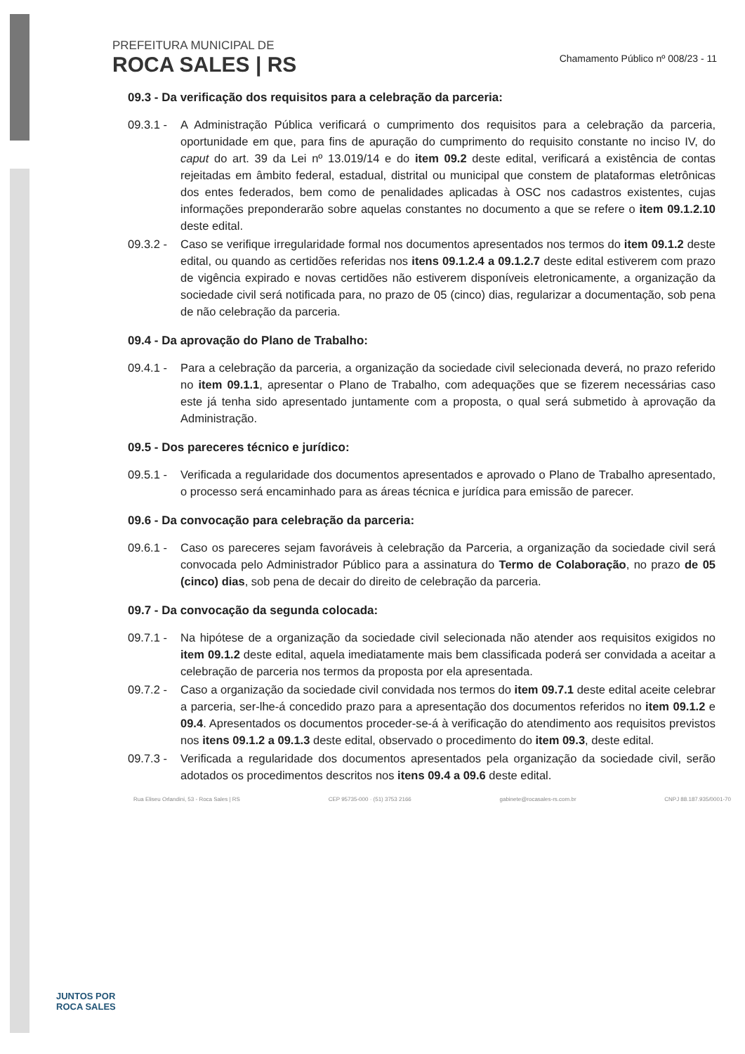PREFEITURA MUNICIPAL DE
ROCA SALES | RS
Chamamento Público nº 008/23 - 11
09.3 - Da verificação dos requisitos para a celebração da parceria:
09.3.1 -
A Administração Pública verificará o cumprimento dos requisitos para a celebração da parceria, oportunidade em que, para fins de apuração do cumprimento do requisito constante no inciso IV, do caput do art. 39 da Lei nº 13.019/14 e do item 09.2 deste edital, verificará a existência de contas rejeitadas em âmbito federal, estadual, distrital ou municipal que constem de plataformas eletrônicas dos entes federados, bem como de penalidades aplicadas à OSC nos cadastros existentes, cujas informações preponderarão sobre aquelas constantes no documento a que se refere o item 09.1.2.10 deste edital.
09.3.2 -
Caso se verifique irregularidade formal nos documentos apresentados nos termos do item 09.1.2 deste edital, ou quando as certidões referidas nos itens 09.1.2.4 a 09.1.2.7 deste edital estiverem com prazo de vigência expirado e novas certidões não estiverem disponíveis eletronicamente, a organização da sociedade civil será notificada para, no prazo de 05 (cinco) dias, regularizar a documentação, sob pena de não celebração da parceria.
09.4 - Da aprovação do Plano de Trabalho:
09.4.1 -
Para a celebração da parceria, a organização da sociedade civil selecionada deverá, no prazo referido no item 09.1.1, apresentar o Plano de Trabalho, com adequações que se fizerem necessárias caso este já tenha sido apresentado juntamente com a proposta, o qual será submetido à aprovação da Administração.
09.5 - Dos pareceres técnico e jurídico:
09.5.1 -
Verificada a regularidade dos documentos apresentados e aprovado o Plano de Trabalho apresentado, o processo será encaminhado para as áreas técnica e jurídica para emissão de parecer.
09.6 - Da convocação para celebração da parceria:
09.6.1 -
Caso os pareceres sejam favoráveis à celebração da Parceria, a organização da sociedade civil será convocada pelo Administrador Público para a assinatura do Termo de Colaboração, no prazo de 05 (cinco) dias, sob pena de decair do direito de celebração da parceria.
09.7 - Da convocação da segunda colocada:
09.7.1 -
Na hipótese de a organização da sociedade civil selecionada não atender aos requisitos exigidos no item 09.1.2 deste edital, aquela imediatamente mais bem classificada poderá ser convidada a aceitar a celebração de parceria nos termos da proposta por ela apresentada.
09.7.2 -
Caso a organização da sociedade civil convidada nos termos do item 09.7.1 deste edital aceite celebrar a parceria, ser-lhe-á concedido prazo para a apresentação dos documentos referidos no item 09.1.2 e 09.4. Apresentados os documentos proceder-se-á à verificação do atendimento aos requisitos previstos nos itens 09.1.2 a 09.1.3 deste edital, observado o procedimento do item 09.3, deste edital.
09.7.3 -
Verificada a regularidade dos documentos apresentados pela organização da sociedade civil, serão adotados os procedimentos descritos nos itens 09.4 a 09.6 deste edital.
JUNTOS POR
ROCA SALES
Rua Eliseu Orlandini, 53 - Roca Sales | RS CEP 95735-000 · (51) 3753 2166 gabinete@rocasales-rs.com.br CNPJ 88.187.935/0001-70